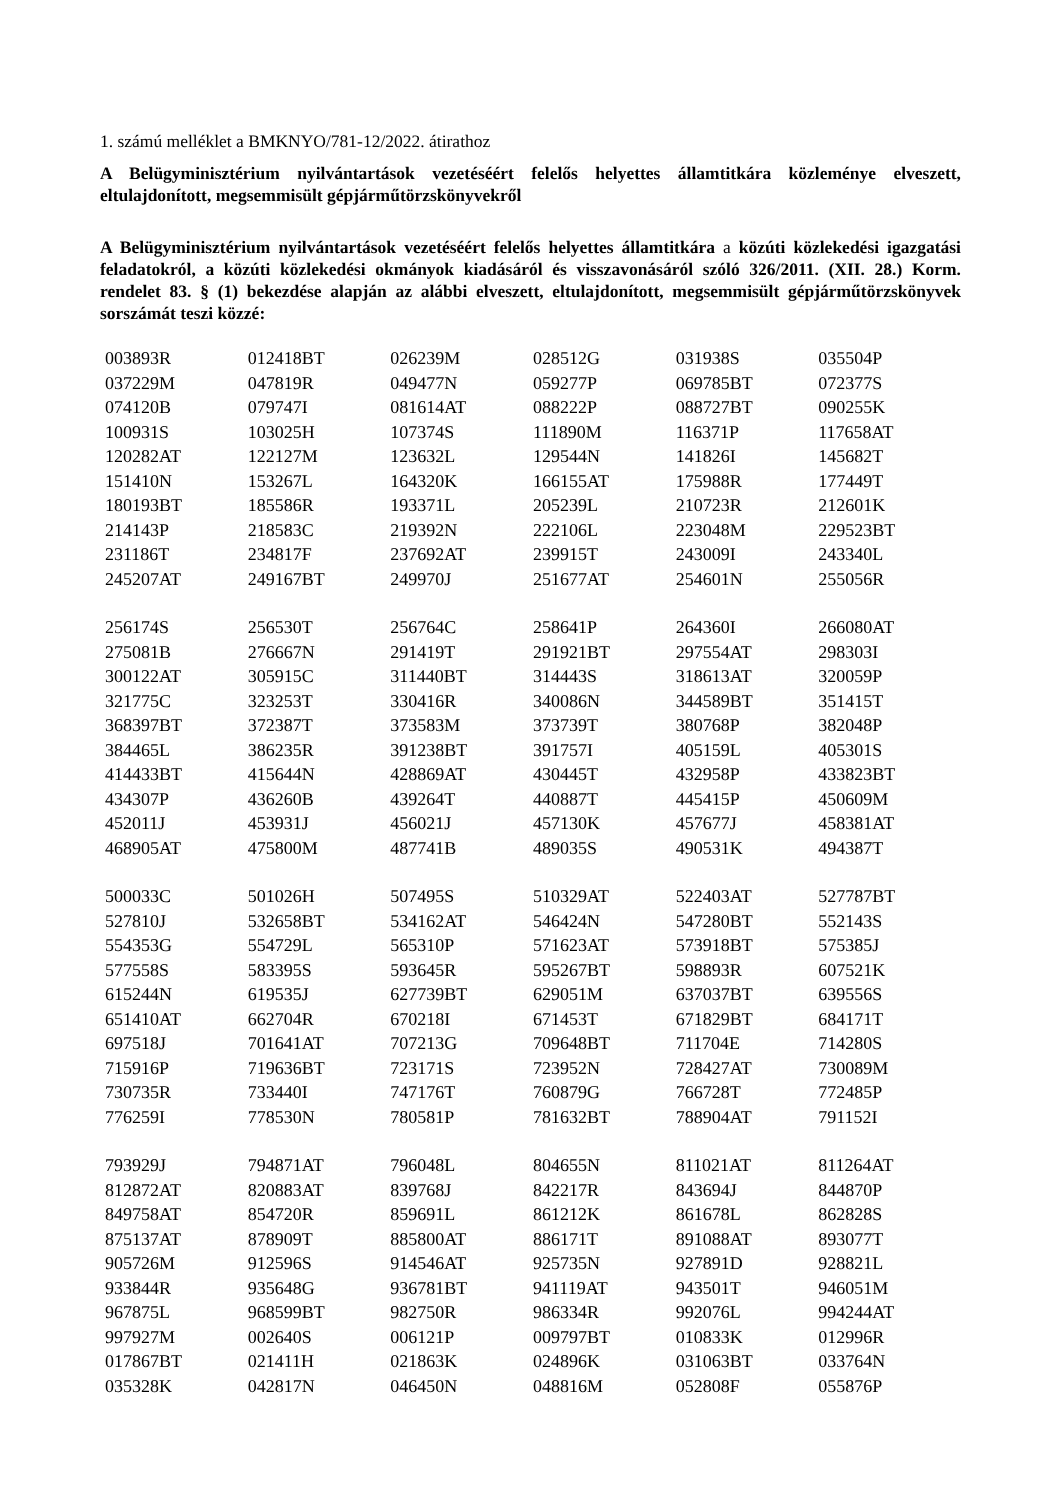1. számú melléklet a BMKNYO/781-12/2022. átirathoz
A Belügyminisztérium nyilvántartások vezetéséért felelős helyettes államtitkára közleménye elveszett, eltulajdonított, megsemmisült gépjárműtörzskönyvekről
A Belügyminisztérium nyilvántartások vezetéséért felelős helyettes államtitkára a közúti közlekedési igazgatási feladatokról, a közúti közlekedési okmányok kiadásáról és visszavonásáról szóló 326/2011. (XII. 28.) Korm. rendelet 83. § (1) bekezdése alapján az alábbi elveszett, eltulajdonított, megsemmisült gépjárműtörzskönyvek sorszámát teszi közzé:
| 003893R | 012418BT | 026239M | 028512G | 031938S | 035504P |
| 037229M | 047819R | 049477N | 059277P | 069785BT | 072377S |
| 074120B | 079747I | 081614AT | 088222P | 088727BT | 090255K |
| 100931S | 103025H | 107374S | 111890M | 116371P | 117658AT |
| 120282AT | 122127M | 123632L | 129544N | 141826I | 145682T |
| 151410N | 153267L | 164320K | 166155AT | 175988R | 177449T |
| 180193BT | 185586R | 193371L | 205239L | 210723R | 212601K |
| 214143P | 218583C | 219392N | 222106L | 223048M | 229523BT |
| 231186T | 234817F | 237692AT | 239915T | 243009I | 243340L |
| 245207AT | 249167BT | 249970J | 251677AT | 254601N | 255056R |
| 256174S | 256530T | 256764C | 258641P | 264360I | 266080AT |
| 275081B | 276667N | 291419T | 291921BT | 297554AT | 298303I |
| 300122AT | 305915C | 311440BT | 314443S | 318613AT | 320059P |
| 321775C | 323253T | 330416R | 340086N | 344589BT | 351415T |
| 368397BT | 372387T | 373583M | 373739T | 380768P | 382048P |
| 384465L | 386235R | 391238BT | 391757I | 405159L | 405301S |
| 414433BT | 415644N | 428869AT | 430445T | 432958P | 433823BT |
| 434307P | 436260B | 439264T | 440887T | 445415P | 450609M |
| 452011J | 453931J | 456021J | 457130K | 457677J | 458381AT |
| 468905AT | 475800M | 487741B | 489035S | 490531K | 494387T |
| 500033C | 501026H | 507495S | 510329AT | 522403AT | 527787BT |
| 527810J | 532658BT | 534162AT | 546424N | 547280BT | 552143S |
| 554353G | 554729L | 565310P | 571623AT | 573918BT | 575385J |
| 577558S | 583395S | 593645R | 595267BT | 598893R | 607521K |
| 615244N | 619535J | 627739BT | 629051M | 637037BT | 639556S |
| 651410AT | 662704R | 670218I | 671453T | 671829BT | 684171T |
| 697518J | 701641AT | 707213G | 709648BT | 711704E | 714280S |
| 715916P | 719636BT | 723171S | 723952N | 728427AT | 730089M |
| 730735R | 733440I | 747176T | 760879G | 766728T | 772485P |
| 776259I | 778530N | 780581P | 781632BT | 788904AT | 791152I |
| 793929J | 794871AT | 796048L | 804655N | 811021AT | 811264AT |
| 812872AT | 820883AT | 839768J | 842217R | 843694J | 844870P |
| 849758AT | 854720R | 859691L | 861212K | 861678L | 862828S |
| 875137AT | 878909T | 885800AT | 886171T | 891088AT | 893077T |
| 905726M | 912596S | 914546AT | 925735N | 927891D | 928821L |
| 933844R | 935648G | 936781BT | 941119AT | 943501T | 946051M |
| 967875L | 968599BT | 982750R | 986334R | 992076L | 994244AT |
| 997927M | 002640S | 006121P | 009797BT | 010833K | 012996R |
| 017867BT | 021411H | 021863K | 024896K | 031063BT | 033764N |
| 035328K | 042817N | 046450N | 048816M | 052808F | 055876P |